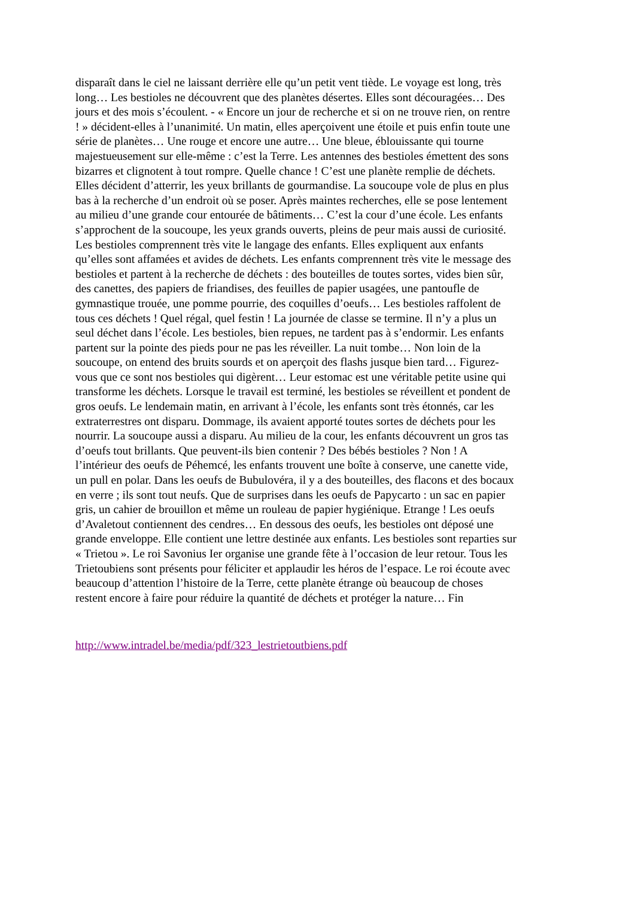disparaît dans le ciel ne laissant derrière elle qu’un petit vent tiède. Le voyage est long, très
long… Les bestioles ne découvrent que des planètes désertes. Elles sont découragées… Des
jours et des mois s’écoulent. - « Encore un jour de recherche et si on ne trouve rien, on rentre
! » décident-elles à l’unanimité. Un matin, elles aperçoivent une étoile et puis enfin toute une
série de planètes… Une rouge et encore une autre… Une bleue, éblouissante qui tourne
majestueusement sur elle-même : c’est la Terre. Les antennes des bestioles émettent des sons
bizarres et clignotent à tout rompre. Quelle chance ! C’est une planète remplie de déchets.
Elles décident d’atterrir, les yeux brillants de gourmandise. La soucoupe vole de plus en plus
bas à la recherche d’un endroit où se poser. Après maintes recherches, elle se pose lentement
au milieu d’une grande cour entourée de bâtiments… C’est la cour d’une école. Les enfants
s’approchent de la soucoupe, les yeux grands ouverts, pleins de peur mais aussi de curiosité.
Les bestioles comprennent très vite le langage des enfants. Elles expliquent aux enfants
qu’elles sont affamées et avides de déchets. Les enfants comprennent très vite le message des
bestioles et partent à la recherche de déchets : des bouteilles de toutes sortes, vides bien sûr,
des canettes, des papiers de friandises, des feuilles de papier usagées, une pantoufle de
gymnastique trouée, une pomme pourrie, des coquilles d’oeufs… Les bestioles raffolent de
tous ces déchets ! Quel régal, quel festin ! La journée de classe se termine. Il n’y a plus un
seul déchet dans l’école. Les bestioles, bien repues, ne tardent pas à s’endormir. Les enfants
partent sur la pointe des pieds pour ne pas les réveiller. La nuit tombe… Non loin de la
soucoupe, on entend des bruits sourds et on aperçoit des flashs jusque bien tard… Figurez-
vous que ce sont nos bestioles qui digèrent… Leur estomac est une véritable petite usine qui
transforme les déchets. Lorsque le travail est terminé, les bestioles se réveillent et pondent de
gros oeufs. Le lendemain matin, en arrivant à l’école, les enfants sont très étonnés, car les
extraterrestres ont disparu. Dommage, ils avaient apporté toutes sortes de déchets pour les
nourrir. La soucoupe aussi a disparu. Au milieu de la cour, les enfants découvrent un gros tas
d’oeufs tout brillants. Que peuvent-ils bien contenir ? Des bébés bestioles ? Non ! A
l’intérieur des oeufs de Péhemcé, les enfants trouvent une boîte à conserve, une canette vide,
un pull en polar. Dans les oeufs de Bubulovéra, il y a des bouteilles, des flacons et des bocaux
en verre ; ils sont tout neufs. Que de surprises dans les oeufs de Papycarto : un sac en papier
gris, un cahier de brouillon et même un rouleau de papier hygiénique. Etrange ! Les oeufs
d’Avaletout contiennent des cendres… En dessous des oeufs, les bestioles ont déposé une
grande enveloppe. Elle contient une lettre destinée aux enfants. Les bestioles sont reparties sur
« Trietou ». Le roi Savonius Ier organise une grande fête à l’occasion de leur retour. Tous les
Trietoubiens sont présents pour féliciter et applaudir les héros de l’espace. Le roi écoute avec
beaucoup d’attention l’histoire de la Terre, cette planète étrange où beaucoup de choses
restent encore à faire pour réduire la quantité de déchets et protéger la nature… Fin
http://www.intradel.be/media/pdf/323_lestrietoutbiens.pdf